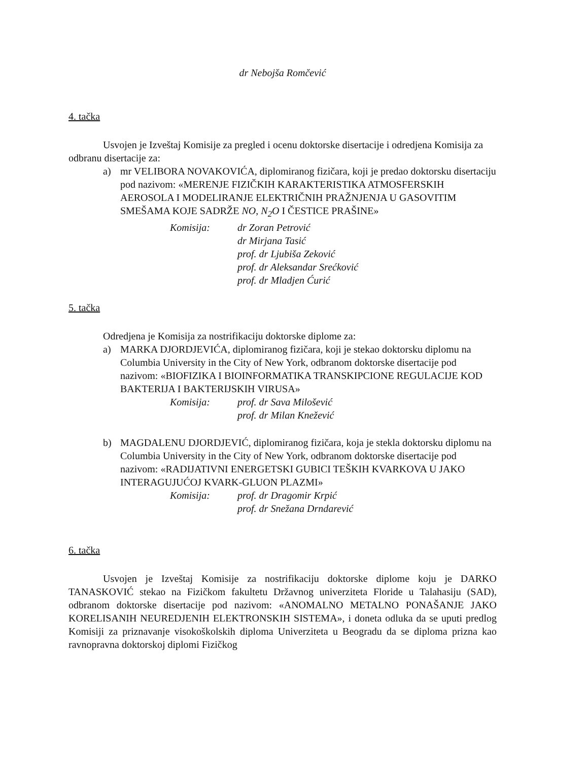dr Nebojša Romčević
4. tačka
Usvojen je Izveštaj Komisije za pregled i ocenu doktorske disertacije i odredjena Komisija za odbranu disertacije za:
a) mr VELIBORA NOVAKOVIĆA, diplomiranog fizičara, koji je predao doktorsku disertaciju pod nazivom: «MERENJE FIZIČKIH KARAKTERISTIKA ATMOSFERSKIH AEROSOLA I MODELIRANJE ELEKTRIČNIH PRAŽNJENJA U GASOVITIM SMEŠAMA KOJE SADRŽE NO, N<sub>2</sub>O I ČESTICE PRAŠINE»
Komisija: dr Zoran Petrović
dr Mirjana Tasić
prof. dr Ljubiša Zeković
prof. dr Aleksandar Srećković
prof. dr Mladjen Ćurić
5. tačka
Odredjena je Komisija za nostrifikaciju doktorske diplome za:
a) MARKA DJORDJEVIĆA, diplomiranog fizičara, koji je stekao doktorsku diplomu na Columbia University in the City of New York, odbranom doktorske disertacije pod nazivom: «BIOFIZIKA I BIOINFORMATIKA TRANSKIPCIONE REGULACIJE KOD BAKTERIJA I BAKTERIJSKIH VIRUSA»
Komisija: prof. dr Sava Milošević
prof. dr Milan Knežević
b) MAGDALENU DJORDJEVIĆ, diplomiranog fizičara, koja je stekla doktorsku diplomu na Columbia University in the City of New York, odbranom doktorske disertacije pod nazivom: «RADIJATIVNI ENERGETSKI GUBICI TEŠKIH KVARKOVA U JAKO INTERAGUJUĆOJ KVARK-GLUON PLAZMI»
Komisija: prof. dr Dragomir Krpić
prof. dr Snežana Drndarević
6. tačka
Usvojen je Izveštaj Komisije za nostrifikaciju doktorske diplome koju je DARKO TANASKOVIĆ stekao na Fizičkom fakultetu Državnog univerziteta Floride u Talahasiju (SAD), odbranom doktorske disertacije pod nazivom: «ANOMALNO METALNO PONAŠANJE JAKO KORELISANIH NEUREDJENIH ELEKTRONSKIH SISTEMA», i doneta odluka da se uputi predlog Komisiji za priznavanje visokoškolskih diploma Univerziteta u Beogradu da se diploma prizna kao ravnopravna doktorskoj diplomi Fizičkog